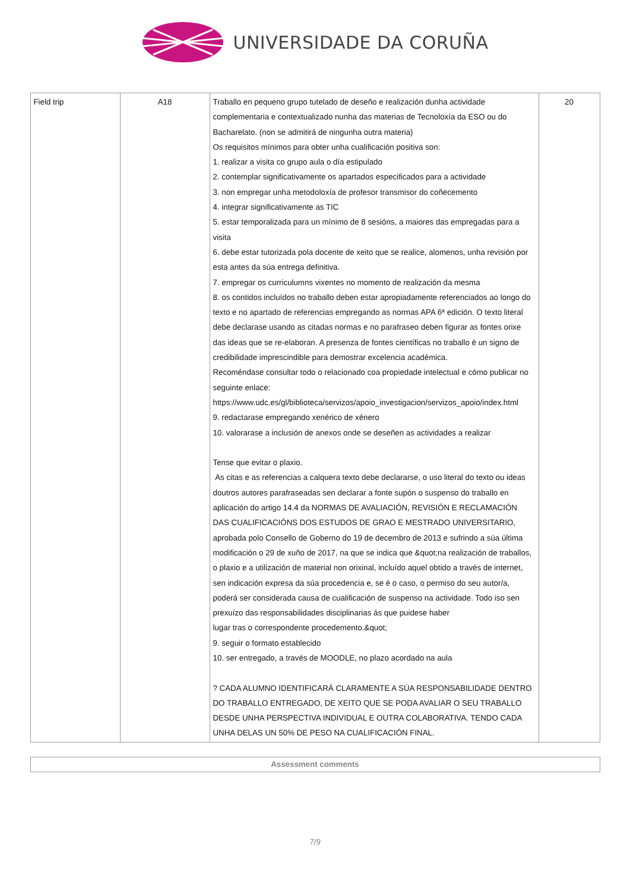UNIVERSIDADE DA CORUÑA
| Field trip | A18 | Traballo en pequeno grupo tutelado de deseño e realización dunha actividade complementaria e contextualizado nunha das materias de Tecnoloxía da ESO ou do Bacharelato. (non se admitirá de ningunha outra materia) Os requisitos mínimos para obter unha cualificación positiva son: 1. realizar a visita co grupo aula o día estipulado 2. contemplar significativamente os apartados especificados para a actividade 3. non empregar unha metodoloxía de profesor transmisor do coñecemento 4. integrar significativamente as TIC 5. estar temporalizada para un mínimo de 8 sesións, a maiores das empregadas para a visita 6. debe estar tutorizada pola docente de xeito que se realice, alomenos, unha revisión por esta antes da súa entrega definitiva. 7. empregar os curriculumns vixentes no momento de realización da mesma 8. os contidos incluídos no traballo deben estar apropiadamente referenciados ao longo do texto e no apartado de referencias empregando as normas APA 6ª edición. O texto literal debe declarase usando as citadas normas e no parafraseo deben figurar as fontes orixe das ideas que se re-elaboran. A presenza de fontes científicas no traballo é un signo de credibilidade imprescindible para demostrar excelencia académica. Recoméndase consultar todo o relacionado coa propiedade intelectual e cómo publicar no seguinte enlace: https://www.udc.es/gl/biblioteca/servizos/apoio_investigacion/servizos_apoio/index.html 9. redactarase empregando xenérico de xénero 10. valorarase a inclusión de anexos onde se deseñen as actividades a realizar Tense que evitar o plaxio. As citas e as referencias a calquera texto debe declararse, o uso literal do texto ou ideas doutros autores parafraseadas sen declarar a fonte supón o suspenso do traballo en aplicación do artigo 14.4 da NORMAS DE AVALIACIÓN, REVISIÓN E RECLAMACIÓN DAS CUALIFICACIÓNS DOS ESTUDOS DE GRAO E MESTRADO UNIVERSITARIO, aprobada polo Consello de Goberno do 19 de decembro de 2013 e sufrindo a súa última modificación o 29 de xuño de 2017, na que se indica que &quot;na realización de traballos, o plaxio e a utilización de material non orixinal, incluído aquel obtido a través de internet, sen indicación expresa da súa procedencia e, se é o caso, o permiso do seu autor/a, poderá ser considerada causa de cualificación de suspenso na actividade. Todo iso sen prexuízo das responsabilidades disciplinarias ás que puidese haber lugar tras o correspondente procedemento.&quot; 9. seguir o formato establecido 10. ser entregado, a través de MOODLE, no plazo acordado na aula ? CADA ALUMNO IDENTIFICARÁ CLARAMENTE A SÚA RESPONSABILIDADE DENTRO DO TRABALLO ENTREGADO, DE XEITO QUE SE PODA AVALIAR O SEU TRABALLO DESDE UNHA PERSPECTIVA INDIVIDUAL E OUTRA COLABORATIVA. TENDO CADA UNHA DELAS UN 50% DE PESO NA CUALIFICACIÓN FINAL. | 20 |
| Assessment comments |
7/9